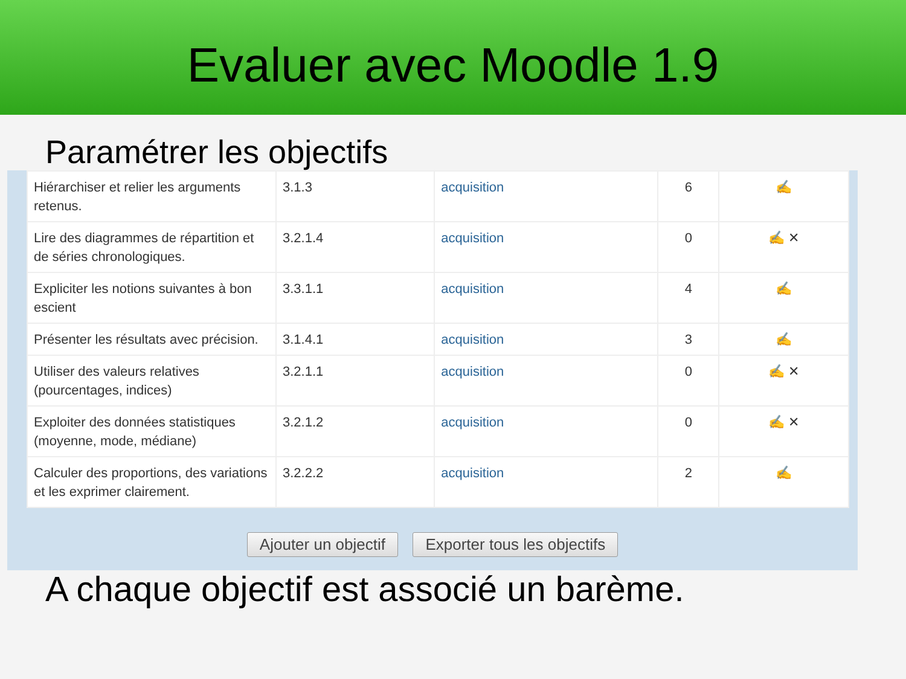Evaluer avec Moodle 1.9
Paramétrer les objectifs
| Hiérarchiser et relier les arguments retenus. | 3.1.3 | acquisition | 6 | ✍ |
| Lire des diagrammes de répartition et de séries chronologiques. | 3.2.1.4 | acquisition | 0 | ✍ ✕ |
| Expliciter les notions suivantes à bon escient | 3.3.1.1 | acquisition | 4 | ✍ |
| Présenter les résultats avec précision. | 3.1.4.1 | acquisition | 3 | ✍ |
| Utiliser des valeurs relatives (pourcentages, indices) | 3.2.1.1 | acquisition | 0 | ✍ ✕ |
| Exploiter des données statistiques (moyenne, mode, médiane) | 3.2.1.2 | acquisition | 0 | ✍ ✕ |
| Calculer des proportions, des variations et les exprimer clairement. | 3.2.2.2 | acquisition | 2 | ✍ |
Ajouter un objectif Exporter tous les objectifs
A chaque objectif est associé un barème.